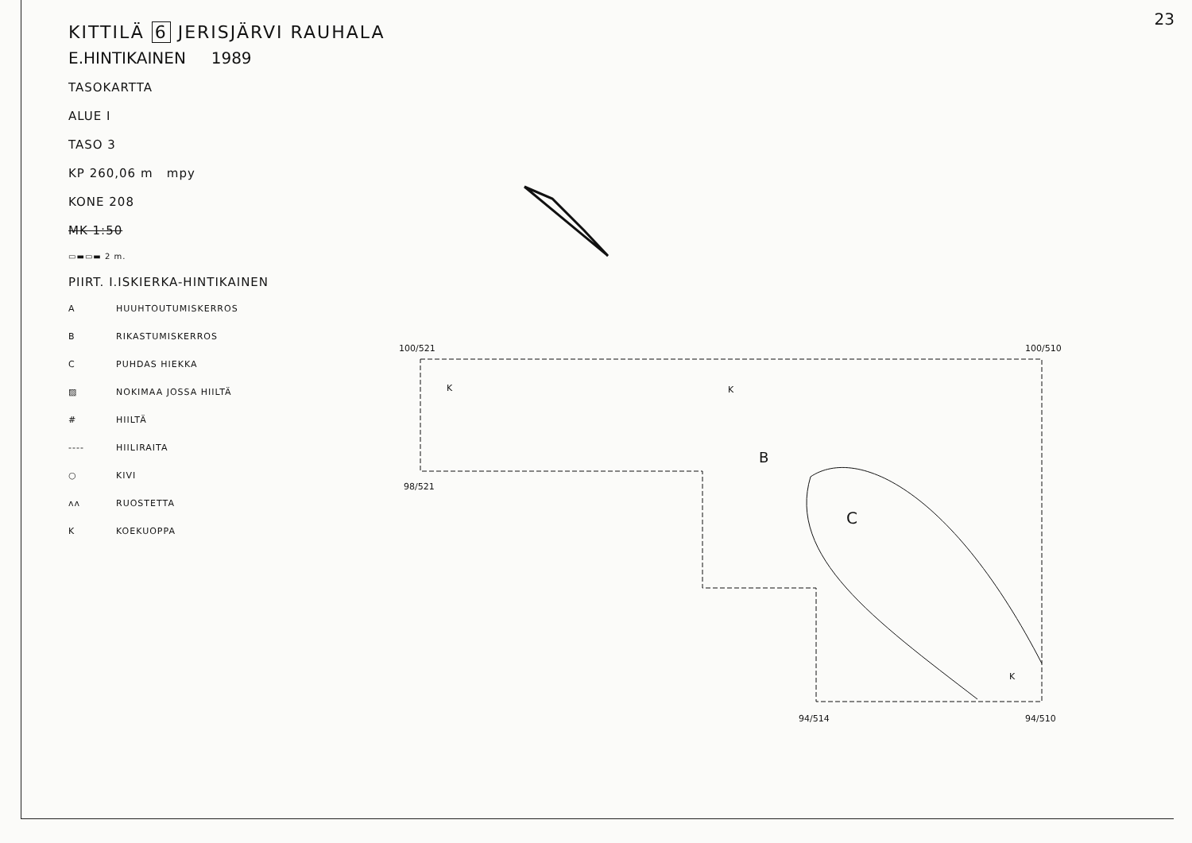23
KITTILÄ 6 JERISJÄRVI RAUHALA
E.HINTIKAINEN 1989
TASOKARTTA
ALUE I
TASO 3
KP 260,06 m mpy
KONE 208
MK 1:50
▭▬▭▬ 2 m.
PIIRT. I.ISKIERKA-HINTIKAINEN
A HUUHTOUTUMISKERROS
B RIKASTUMISKERROS
C PUHDAS HIEKKA
▨ NOKIMAA JOSSA HIILTÄ
# HIILTÄ
---- HIILIRAITA
○ KIVI
ʌʌ RUOSTETTA
K KOEKUOPPA
100/521 100/510
98/521
94/514 94/510
K K
K
B
C